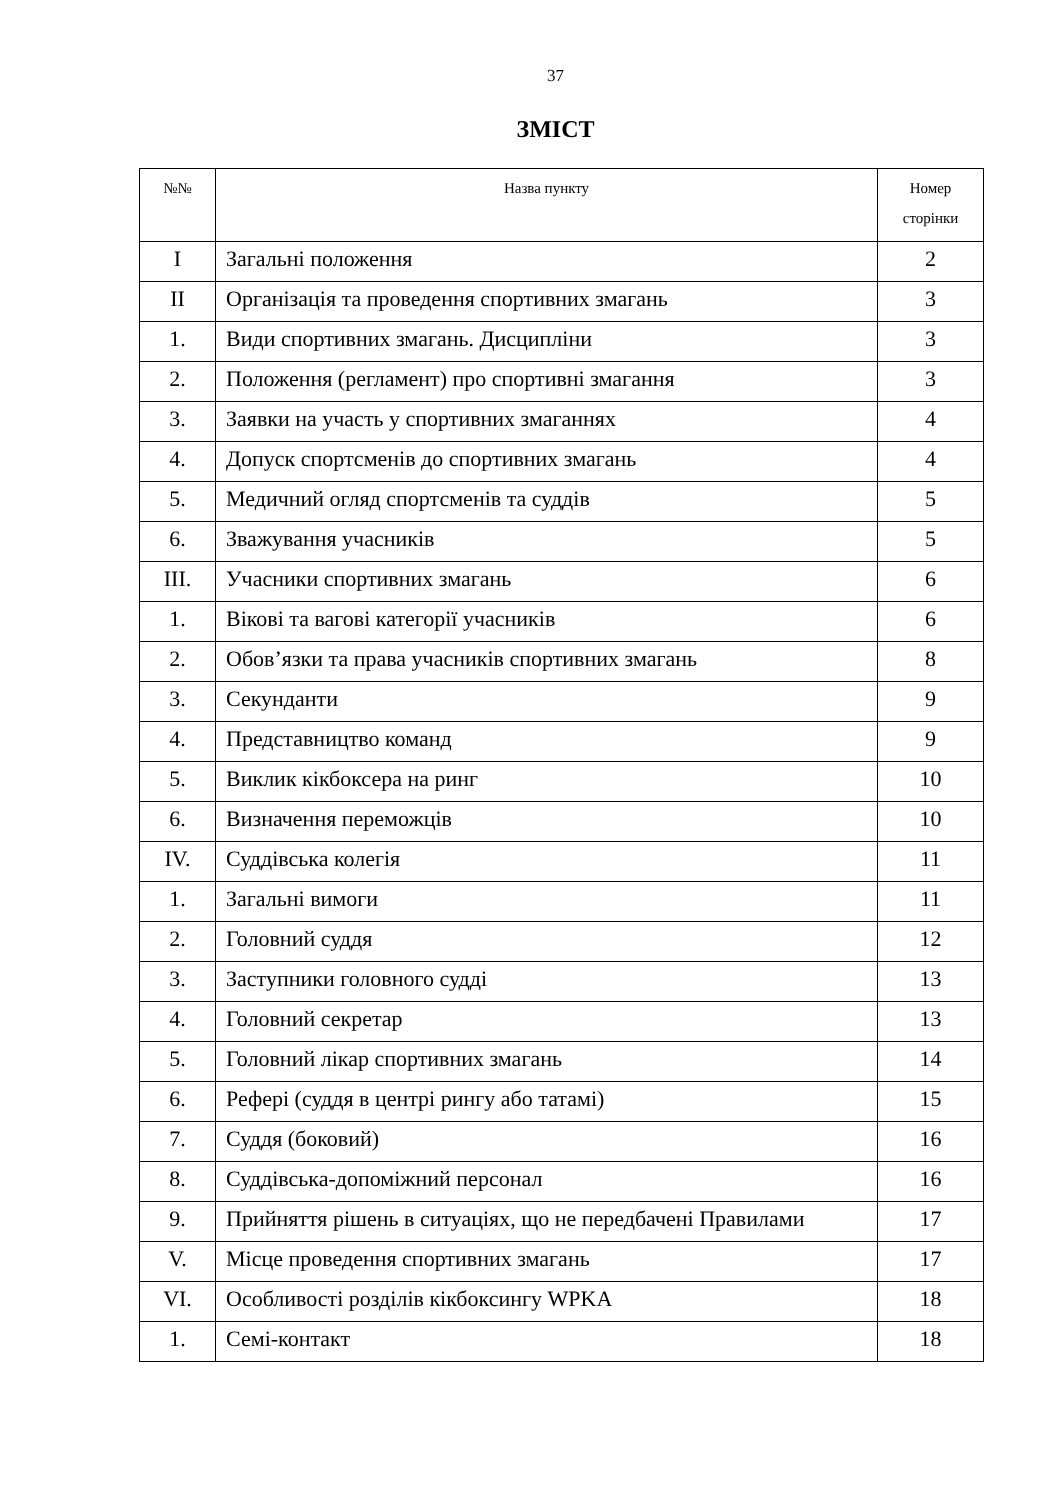37
ЗМІСТ
| №№ | Назва пункту | Номер сторінки |
| --- | --- | --- |
| I | Загальні положення | 2 |
| II | Організація та проведення спортивних змагань | 3 |
| 1. | Види спортивних змагань. Дисципліни | 3 |
| 2. | Положення (регламент) про спортивні змагання | 3 |
| 3. | Заявки на участь у спортивних змаганнях | 4 |
| 4. | Допуск спортсменів до спортивних змагань | 4 |
| 5. | Медичний огляд спортсменів та суддів | 5 |
| 6. | Зважування учасників | 5 |
| III. | Учасники спортивних змагань | 6 |
| 1. | Вікові та вагові категорії учасників | 6 |
| 2. | Обов’язки та права учасників спортивних змагань | 8 |
| 3. | Секунданти | 9 |
| 4. | Представництво команд | 9 |
| 5. | Виклик кікбоксера на ринг | 10 |
| 6. | Визначення переможців | 10 |
| IV. | Суддівська колегія | 11 |
| 1. | Загальні вимоги | 11 |
| 2. | Головний суддя | 12 |
| 3. | Заступники головного судді | 13 |
| 4. | Головний секретар | 13 |
| 5. | Головний лікар спортивних змагань | 14 |
| 6. | Рефері (суддя в центрі рингу або татамі) | 15 |
| 7. | Суддя (боковий) | 16 |
| 8. | Суддівська-допоміжний персонал | 16 |
| 9. | Прийняття рішень в ситуаціях, що не передбачені Правилами | 17 |
| V. | Місце проведення спортивних змагань | 17 |
| VI. | Особливості розділів кікбоксингу WPKA | 18 |
| 1. | Семі-контакт | 18 |